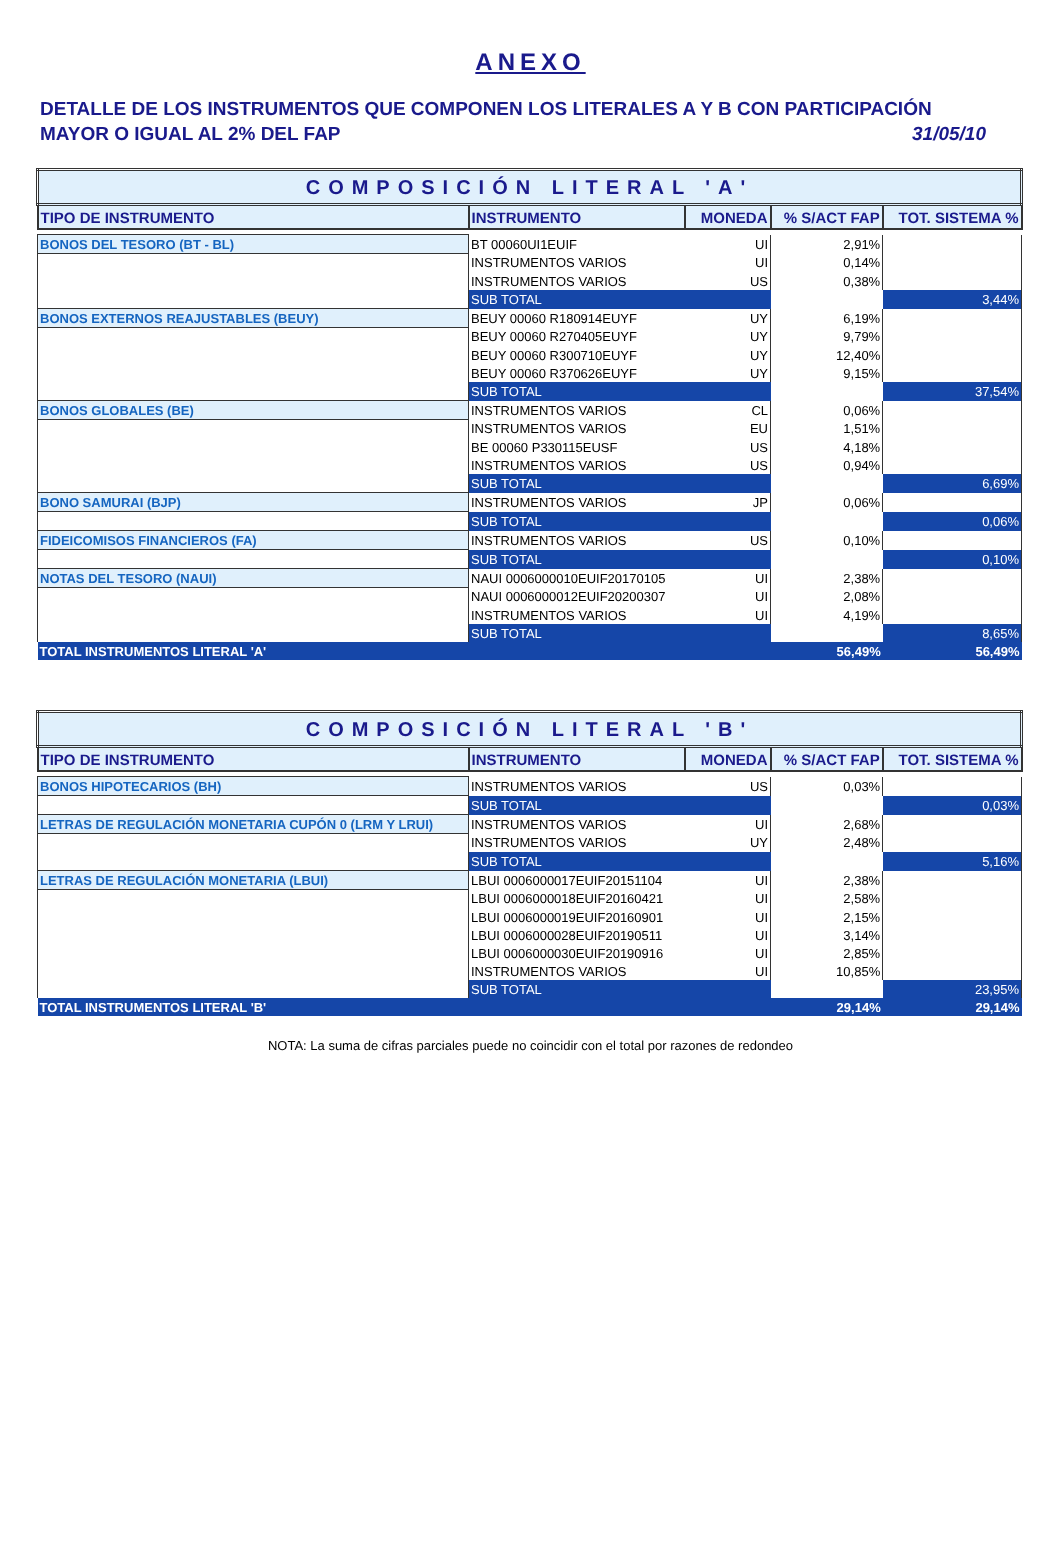ANEXO
DETALLE DE LOS INSTRUMENTOS QUE COMPONEN LOS LITERALES A Y B CON PARTICIPACIÓN
MAYOR O IGUAL AL 2% DEL FAP 31/05/10
| COMPOSICIÓN LITERAL 'A' | | | | |
| TIPO DE INSTRUMENTO | INSTRUMENTO | MONEDA | % S/ACT FAP | TOT. SISTEMA % |
| BONOS DEL TESORO (BT - BL) | BT 00060UI1EUIF | UI | 2,91% | |
| | INSTRUMENTOS VARIOS | UI | 0,14% | |
| | INSTRUMENTOS VARIOS | US | 0,38% | |
| | SUB TOTAL | | | 3,44% |
| BONOS EXTERNOS REAJUSTABLES (BEUY) | BEUY 00060 R180914EUYF | UY | 6,19% | |
| | BEUY 00060 R270405EUYF | UY | 9,79% | |
| | BEUY 00060 R300710EUYF | UY | 12,40% | |
| | BEUY 00060 R370626EUYF | UY | 9,15% | |
| | SUB TOTAL | | | 37,54% |
| BONOS GLOBALES (BE) | INSTRUMENTOS VARIOS | CL | 0,06% | |
| | INSTRUMENTOS VARIOS | EU | 1,51% | |
| | BE 00060 P330115EUSF | US | 4,18% | |
| | INSTRUMENTOS VARIOS | US | 0,94% | |
| | SUB TOTAL | | | 6,69% |
| BONO SAMURAI (BJP) | INSTRUMENTOS VARIOS | JP | 0,06% | |
| | SUB TOTAL | | | 0,06% |
| FIDEICOMISOS FINANCIEROS (FA) | INSTRUMENTOS VARIOS | US | 0,10% | |
| | SUB TOTAL | | | 0,10% |
| NOTAS DEL TESORO (NAUI) | NAUI 0006000010EUIF20170105 | UI | 2,38% | |
| | NAUI 0006000012EUIF20200307 | UI | 2,08% | |
| | INSTRUMENTOS VARIOS | UI | 4,19% | |
| | SUB TOTAL | | | 8,65% |
| TOTAL INSTRUMENTOS LITERAL 'A' | | | 56,49% | 56,49% |
| COMPOSICIÓN LITERAL 'B' | | | | |
| TIPO DE INSTRUMENTO | INSTRUMENTO | MONEDA | % S/ACT FAP | TOT. SISTEMA % |
| BONOS HIPOTECARIOS (BH) | INSTRUMENTOS VARIOS | US | 0,03% | |
| | SUB TOTAL | | | 0,03% |
| LETRAS DE REGULACIÓN MONETARIA CUPÓN 0 (LRM Y LRUI) | INSTRUMENTOS VARIOS | UI | 2,68% | |
| | INSTRUMENTOS VARIOS | UY | 2,48% | |
| | SUB TOTAL | | | 5,16% |
| LETRAS DE REGULACIÓN MONETARIA (LBUI) | LBUI 0006000017EUIF20151104 | UI | 2,38% | |
| | LBUI 0006000018EUIF20160421 | UI | 2,58% | |
| | LBUI 0006000019EUIF20160901 | UI | 2,15% | |
| | LBUI 0006000028EUIF20190511 | UI | 3,14% | |
| | LBUI 0006000030EUIF20190916 | UI | 2,85% | |
| | INSTRUMENTOS VARIOS | UI | 10,85% | |
| | SUB TOTAL | | | 23,95% |
| TOTAL INSTRUMENTOS LITERAL 'B' | | | 29,14% | 29,14% |
NOTA: La suma de cifras parciales puede no coincidir con el total por razones de redondeo